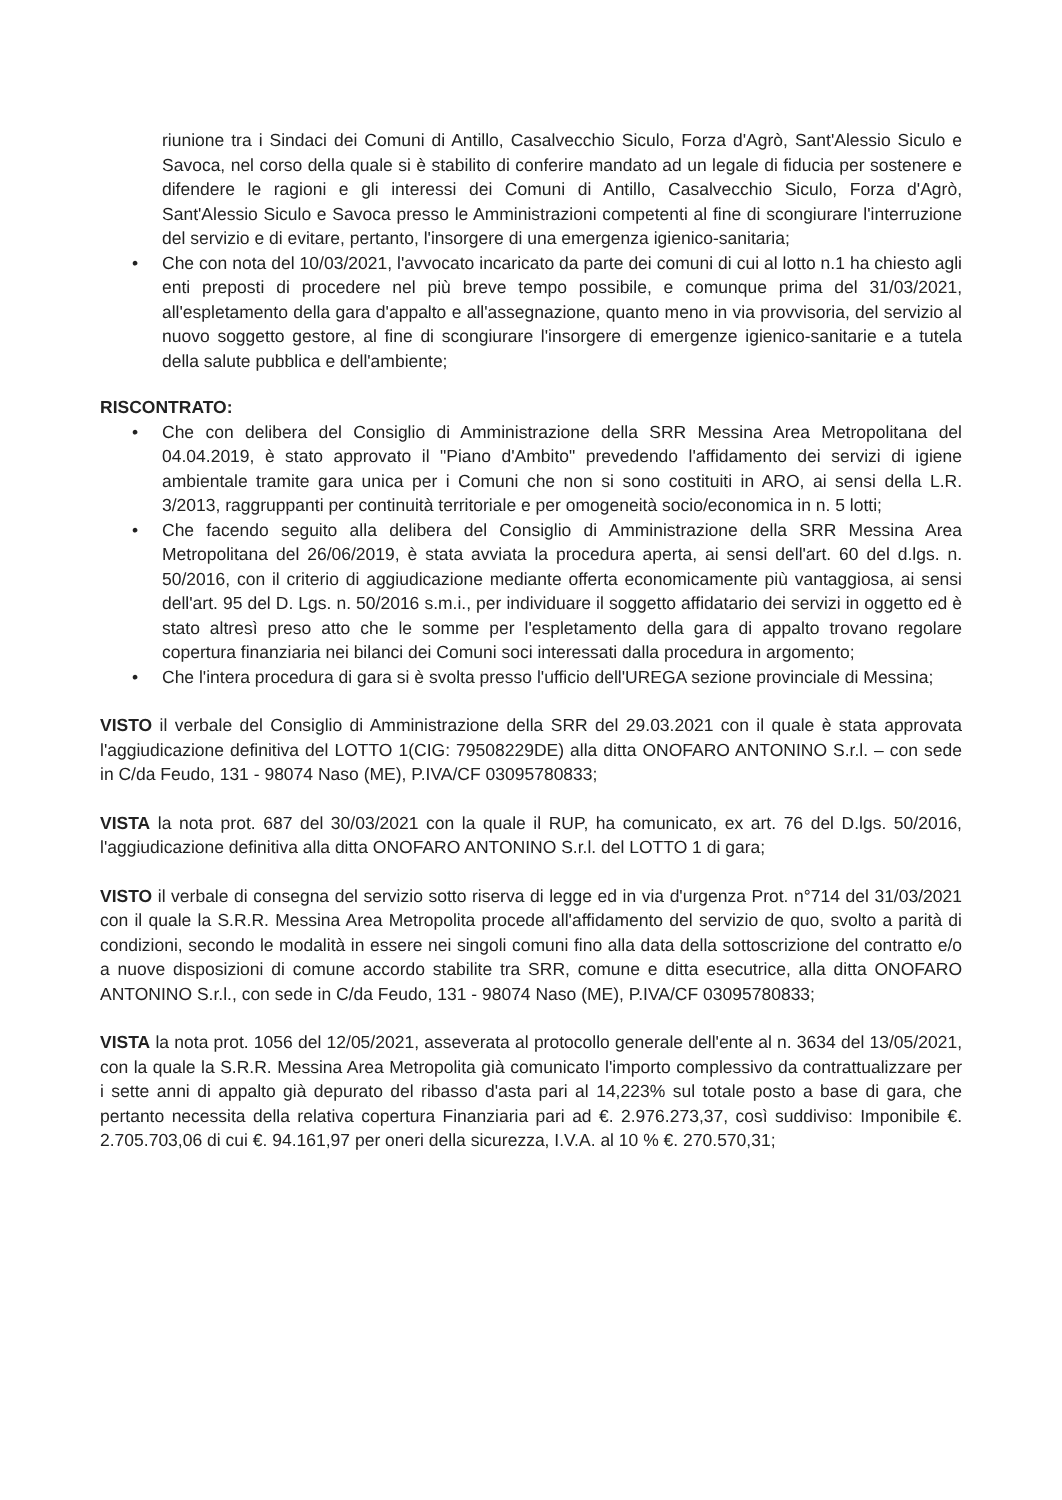riunione tra i Sindaci dei Comuni di Antillo, Casalvecchio Siculo, Forza d'Agrò, Sant'Alessio Siculo e Savoca, nel corso della quale si è stabilito di conferire mandato ad un legale di fiducia per sostenere e difendere le ragioni e gli interessi dei Comuni di Antillo, Casalvecchio Siculo, Forza d'Agrò, Sant'Alessio Siculo e Savoca presso le Amministrazioni competenti al fine di scongiurare l'interruzione del servizio e di evitare, pertanto, l'insorgere di una emergenza igienico-sanitaria;
• Che con nota del 10/03/2021, l'avvocato incaricato da parte dei comuni di cui al lotto n.1 ha chiesto agli enti preposti di procedere nel più breve tempo possibile, e comunque prima del 31/03/2021, all'espletamento della gara d'appalto e all'assegnazione, quanto meno in via provvisoria, del servizio al nuovo soggetto gestore, al fine di scongiurare l'insorgere di emergenze igienico-sanitarie e a tutela della salute pubblica e dell'ambiente;
RISCONTRATO:
• Che con delibera del Consiglio di Amministrazione della SRR Messina Area Metropolitana del 04.04.2019, è stato approvato il "Piano d'Ambito" prevedendo l'affidamento dei servizi di igiene ambientale tramite gara unica per i Comuni che non si sono costituiti in ARO, ai sensi della L.R. 3/2013, raggruppanti per continuità territoriale e per omogeneità socio/economica in n. 5 lotti;
• Che facendo seguito alla delibera del Consiglio di Amministrazione della SRR Messina Area Metropolitana del 26/06/2019, è stata avviata la procedura aperta, ai sensi dell'art. 60 del d.lgs. n. 50/2016, con il criterio di aggiudicazione mediante offerta economicamente più vantaggiosa, ai sensi dell'art. 95 del D. Lgs. n. 50/2016 s.m.i., per individuare il soggetto affidatario dei servizi in oggetto ed è stato altresì preso atto che le somme per l'espletamento della gara di appalto trovano regolare copertura finanziaria nei bilanci dei Comuni soci interessati dalla procedura in argomento;
• Che l'intera procedura di gara si è svolta presso l'ufficio dell'UREGA sezione provinciale di Messina;
VISTO il verbale del Consiglio di Amministrazione della SRR del 29.03.2021 con il quale è stata approvata l'aggiudicazione definitiva del LOTTO 1(CIG: 79508229DE) alla ditta ONOFARO ANTONINO S.r.l. – con sede in C/da Feudo, 131 - 98074 Naso (ME), P.IVA/CF 03095780833;
VISTA la nota prot. 687 del 30/03/2021 con la quale il RUP, ha comunicato, ex art. 76 del D.lgs. 50/2016, l'aggiudicazione definitiva alla ditta ONOFARO ANTONINO S.r.l. del LOTTO 1 di gara;
VISTO il verbale di consegna del servizio sotto riserva di legge ed in via d'urgenza Prot. n°714 del 31/03/2021 con il quale la S.R.R. Messina Area Metropolita procede all'affidamento del servizio de quo, svolto a parità di condizioni, secondo le modalità in essere nei singoli comuni fino alla data della sottoscrizione del contratto e/o a nuove disposizioni di comune accordo stabilite tra SRR, comune e ditta esecutrice, alla ditta ONOFARO ANTONINO S.r.l., con sede in C/da Feudo, 131 - 98074 Naso (ME), P.IVA/CF 03095780833;
VISTA la nota prot. 1056 del 12/05/2021, asseverata al protocollo generale dell'ente al n. 3634 del 13/05/2021, con la quale la S.R.R. Messina Area Metropolita già comunicato l'importo complessivo da contrattualizzare per i sette anni di appalto già depurato del ribasso d'asta pari al 14,223% sul totale posto a base di gara, che pertanto necessita della relativa copertura Finanziaria pari ad €. 2.976.273,37, così suddiviso: Imponibile €. 2.705.703,06 di cui €. 94.161,97 per oneri della sicurezza, I.V.A. al 10 % €. 270.570,31;